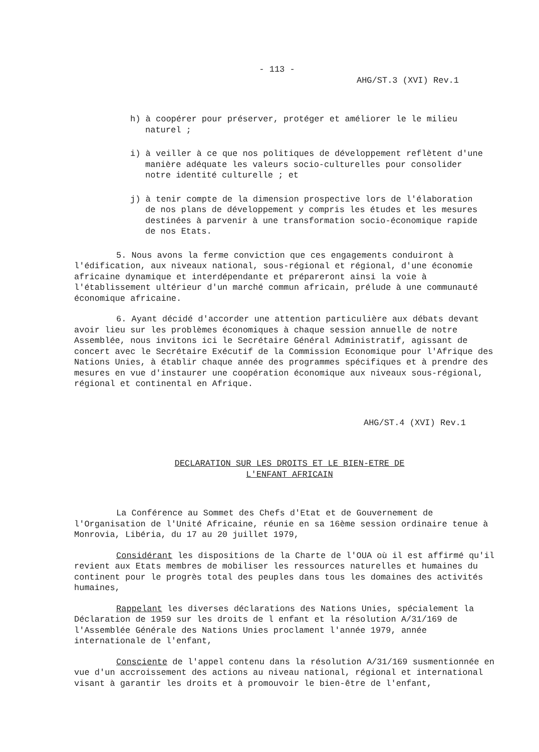- 113 -
AHG/ST.3 (XVI) Rev.1
h) à coopérer pour préserver, protéger et améliorer le le milieu naturel ;
i) à veiller à ce que nos politiques de développement reflètent d'une manière adéquate les valeurs socio-culturelles pour consolider notre identité culturelle ; et
j) à tenir compte de la dimension prospective lors de l'élaboration de nos plans de développement y compris les études et les mesures destinées à parvenir à une transformation socio-économique rapide de nos Etats.
5. Nous avons la ferme conviction que ces engagements conduiront à l'édification, aux niveaux national, sous-régional et régional, d'une économie africaine dynamique et interdépendante et prépareront ainsi la voie à l'établissement ultérieur d'un marché commun africain, prélude à une communauté économique africaine.
6. Ayant décidé d'accorder une attention particulière aux débats devant avoir lieu sur les problèmes économiques à chaque session annuelle de notre Assemblée, nous invitons ici le Secrétaire Général Administratif, agissant de concert avec le Secrétaire Exécutif de la Commission Economique pour l'Afrique des Nations Unies, à établir chaque année des programmes spécifiques et à prendre des mesures en vue d'instaurer une coopération économique aux niveaux sous-régional, régional et continental en Afrique.
AHG/ST.4 (XVI) Rev.1
DECLARATION SUR LES DROITS ET LE BIEN-ETRE DE
L'ENFANT AFRICAIN
La Conférence au Sommet des Chefs d'Etat et de Gouvernement de l'Organisation de l'Unité Africaine, réunie en sa 16ème session ordinaire tenue à Monrovia, Libéria, du 17 au 20 juillet 1979,
Considérant les dispositions de la Charte de l'OUA où il est affirmé qu'il revient aux Etats membres de mobiliser les ressources naturelles et humaines du continent pour le progrès total des peuples dans tous les domaines des activités humaines,
Rappelant les diverses déclarations des Nations Unies, spécialement la Déclaration de 1959 sur les droits de l enfant et la résolution A/31/169 de l'Assemblée Générale des Nations Unies proclament l'année 1979, année internationale de l'enfant,
Consciente de l'appel contenu dans la résolution A/31/169 susmentionnée en vue d'un accroissement des actions au niveau national, régional et international visant à garantir les droits et à promouvoir le bien-être de l'enfant,